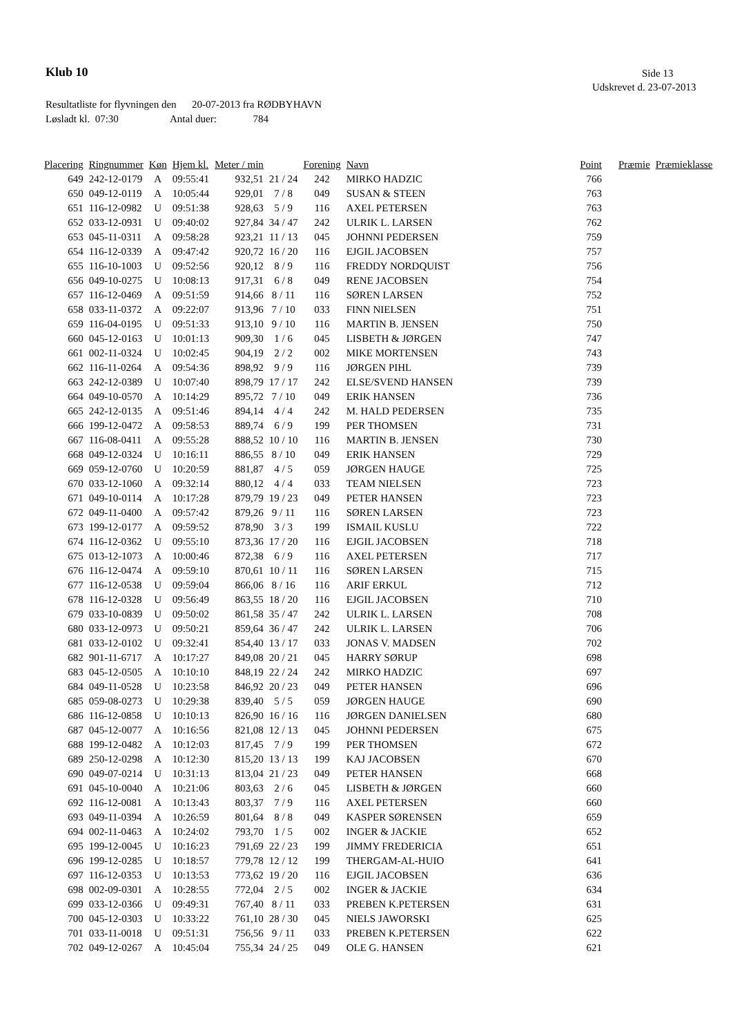Klub 10 Side 13
Udskrevet d. 23-07-2013
Resultatliste for flyvningen den 20-07-2013 fra RØDBYHAVN
Løsladt kl. 07:30 Antal duer: 784
| Placering | Ringnummer | Køn | Hjem kl. | Meter / min | | Forening | Navn | Point | Præmie | Præmieklasse |
| --- | --- | --- | --- | --- | --- | --- | --- | --- | --- | --- |
| 649 | 242-12-0179 | A | 09:55:41 | 932,51 | 21 / 24 | 242 | MIRKO HADZIC | 766 | | |
| 650 | 049-12-0119 | A | 10:05:44 | 929,01 | 7 / 8 | 049 | SUSAN & STEEN | 763 | | |
| 651 | 116-12-0982 | U | 09:51:38 | 928,63 | 5 / 9 | 116 | AXEL PETERSEN | 763 | | |
| 652 | 033-12-0931 | U | 09:40:02 | 927,84 | 34 / 47 | 242 | ULRIK L. LARSEN | 762 | | |
| 653 | 045-11-0311 | A | 09:58:28 | 923,21 | 11 / 13 | 045 | JOHNNI PEDERSEN | 759 | | |
| 654 | 116-12-0339 | A | 09:47:42 | 920,72 | 16 / 20 | 116 | EJGIL JACOBSEN | 757 | | |
| 655 | 116-10-1003 | U | 09:52:56 | 920,12 | 8 / 9 | 116 | FREDDY NORDQUIST | 756 | | |
| 656 | 049-10-0275 | U | 10:08:13 | 917,31 | 6 / 8 | 049 | RENE JACOBSEN | 754 | | |
| 657 | 116-12-0469 | A | 09:51:59 | 914,66 | 8 / 11 | 116 | SØREN LARSEN | 752 | | |
| 658 | 033-11-0372 | A | 09:22:07 | 913,96 | 7 / 10 | 033 | FINN NIELSEN | 751 | | |
| 659 | 116-04-0195 | U | 09:51:33 | 913,10 | 9 / 10 | 116 | MARTIN B. JENSEN | 750 | | |
| 660 | 045-12-0163 | U | 10:01:13 | 909,30 | 1 / 6 | 045 | LISBETH & JØRGEN | 747 | | |
| 661 | 002-11-0324 | U | 10:02:45 | 904,19 | 2 / 2 | 002 | MIKE MORTENSEN | 743 | | |
| 662 | 116-11-0264 | A | 09:54:36 | 898,92 | 9 / 9 | 116 | JØRGEN PIHL | 739 | | |
| 663 | 242-12-0389 | U | 10:07:40 | 898,79 | 17 / 17 | 242 | ELSE/SVEND HANSEN | 739 | | |
| 664 | 049-10-0570 | A | 10:14:29 | 895,72 | 7 / 10 | 049 | ERIK HANSEN | 736 | | |
| 665 | 242-12-0135 | A | 09:51:46 | 894,14 | 4 / 4 | 242 | M. HALD PEDERSEN | 735 | | |
| 666 | 199-12-0472 | A | 09:58:53 | 889,74 | 6 / 9 | 199 | PER THOMSEN | 731 | | |
| 667 | 116-08-0411 | A | 09:55:28 | 888,52 | 10 / 10 | 116 | MARTIN B. JENSEN | 730 | | |
| 668 | 049-12-0324 | U | 10:16:11 | 886,55 | 8 / 10 | 049 | ERIK HANSEN | 729 | | |
| 669 | 059-12-0760 | U | 10:20:59 | 881,87 | 4 / 5 | 059 | JØRGEN HAUGE | 725 | | |
| 670 | 033-12-1060 | A | 09:32:14 | 880,12 | 4 / 4 | 033 | TEAM NIELSEN | 723 | | |
| 671 | 049-10-0114 | A | 10:17:28 | 879,79 | 19 / 23 | 049 | PETER HANSEN | 723 | | |
| 672 | 049-11-0400 | A | 09:57:42 | 879,26 | 9 / 11 | 116 | SØREN LARSEN | 723 | | |
| 673 | 199-12-0177 | A | 09:59:52 | 878,90 | 3 / 3 | 199 | ISMAIL KUSLU | 722 | | |
| 674 | 116-12-0362 | U | 09:55:10 | 873,36 | 17 / 20 | 116 | EJGIL JACOBSEN | 718 | | |
| 675 | 013-12-1073 | A | 10:00:46 | 872,38 | 6 / 9 | 116 | AXEL PETERSEN | 717 | | |
| 676 | 116-12-0474 | A | 09:59:10 | 870,61 | 10 / 11 | 116 | SØREN LARSEN | 715 | | |
| 677 | 116-12-0538 | U | 09:59:04 | 866,06 | 8 / 16 | 116 | ARIF ERKUL | 712 | | |
| 678 | 116-12-0328 | U | 09:56:49 | 863,55 | 18 / 20 | 116 | EJGIL JACOBSEN | 710 | | |
| 679 | 033-10-0839 | U | 09:50:02 | 861,58 | 35 / 47 | 242 | ULRIK L. LARSEN | 708 | | |
| 680 | 033-12-0973 | U | 09:50:21 | 859,64 | 36 / 47 | 242 | ULRIK L. LARSEN | 706 | | |
| 681 | 033-12-0102 | U | 09:32:41 | 854,40 | 13 / 17 | 033 | JONAS V. MADSEN | 702 | | |
| 682 | 901-11-6717 | A | 10:17:27 | 849,08 | 20 / 21 | 045 | HARRY SØRUP | 698 | | |
| 683 | 045-12-0505 | A | 10:10:10 | 848,19 | 22 / 24 | 242 | MIRKO HADZIC | 697 | | |
| 684 | 049-11-0528 | U | 10:23:58 | 846,92 | 20 / 23 | 049 | PETER HANSEN | 696 | | |
| 685 | 059-08-0273 | U | 10:29:38 | 839,40 | 5 / 5 | 059 | JØRGEN HAUGE | 690 | | |
| 686 | 116-12-0858 | U | 10:10:13 | 826,90 | 16 / 16 | 116 | JØRGEN DANIELSEN | 680 | | |
| 687 | 045-12-0077 | A | 10:16:56 | 821,08 | 12 / 13 | 045 | JOHNNI PEDERSEN | 675 | | |
| 688 | 199-12-0482 | A | 10:12:03 | 817,45 | 7 / 9 | 199 | PER THOMSEN | 672 | | |
| 689 | 250-12-0298 | A | 10:12:30 | 815,20 | 13 / 13 | 199 | KAJ JACOBSEN | 670 | | |
| 690 | 049-07-0214 | U | 10:31:13 | 813,04 | 21 / 23 | 049 | PETER HANSEN | 668 | | |
| 691 | 045-10-0040 | A | 10:21:06 | 803,63 | 2 / 6 | 045 | LISBETH & JØRGEN | 660 | | |
| 692 | 116-12-0081 | A | 10:13:43 | 803,37 | 7 / 9 | 116 | AXEL PETERSEN | 660 | | |
| 693 | 049-11-0394 | A | 10:26:59 | 801,64 | 8 / 8 | 049 | KASPER SØRENSEN | 659 | | |
| 694 | 002-11-0463 | A | 10:24:02 | 793,70 | 1 / 5 | 002 | INGER & JACKIE | 652 | | |
| 695 | 199-12-0045 | U | 10:16:23 | 791,69 | 22 / 23 | 199 | JIMMY FREDERICIA | 651 | | |
| 696 | 199-12-0285 | U | 10:18:57 | 779,78 | 12 / 12 | 199 | THERGAM-AL-HUIO | 641 | | |
| 697 | 116-12-0353 | U | 10:13:53 | 773,62 | 19 / 20 | 116 | EJGIL JACOBSEN | 636 | | |
| 698 | 002-09-0301 | A | 10:28:55 | 772,04 | 2 / 5 | 002 | INGER & JACKIE | 634 | | |
| 699 | 033-12-0366 | U | 09:49:31 | 767,40 | 8 / 11 | 033 | PREBEN K.PETERSEN | 631 | | |
| 700 | 045-12-0303 | U | 10:33:22 | 761,10 | 28 / 30 | 045 | NIELS JAWORSKI | 625 | | |
| 701 | 033-11-0018 | U | 09:51:31 | 756,56 | 9 / 11 | 033 | PREBEN K.PETERSEN | 622 | | |
| 702 | 049-12-0267 | A | 10:45:04 | 755,34 | 24 / 25 | 049 | OLE G. HANSEN | 621 | | |